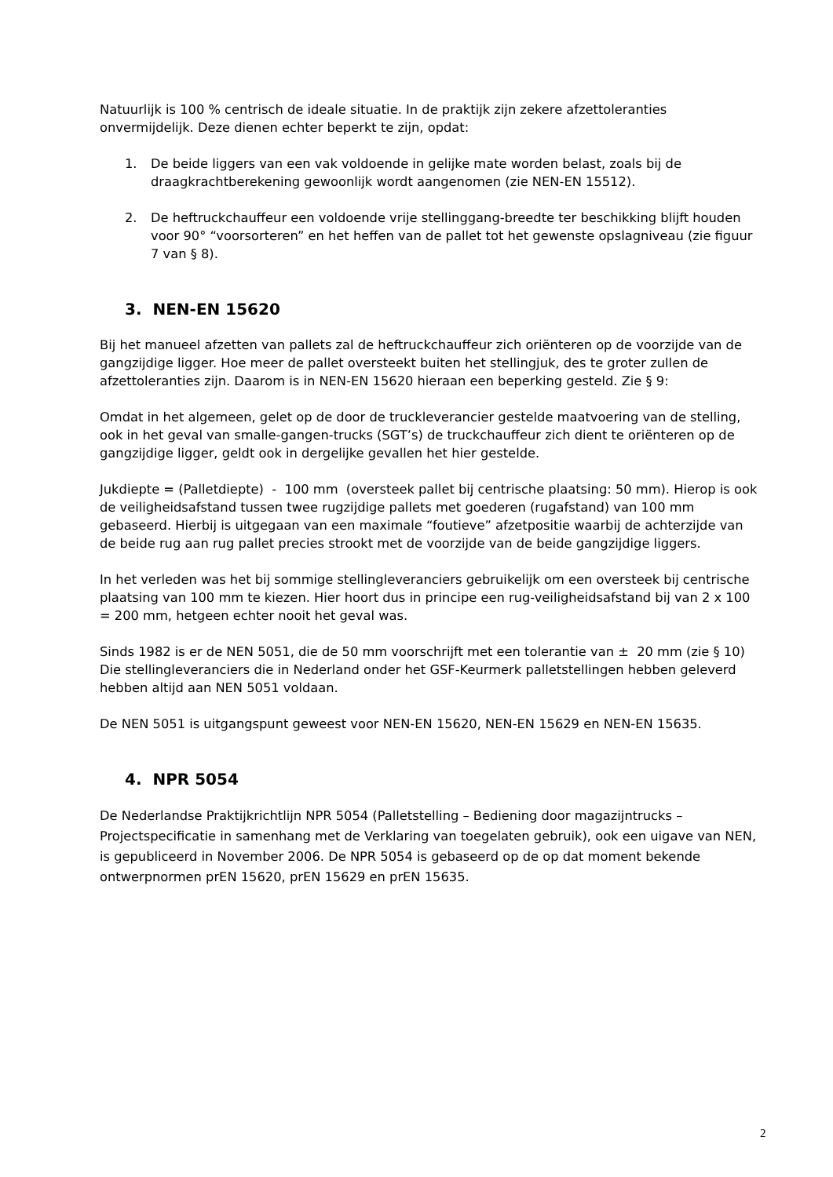Natuurlijk is 100 % centrisch de ideale situatie. In de praktijk zijn zekere afzettoleranties onvermijdelijk. Deze dienen echter beperkt te zijn, opdat:
1. De beide liggers van een vak voldoende in gelijke mate worden belast, zoals bij de draagkrachtberekening gewoonlijk wordt aangenomen (zie NEN-EN 15512).
2. De heftruckchauffeur een voldoende vrije stellinggang-breedte ter beschikking blijft houden voor 90° “voorsorteren” en het heffen van de pallet tot het gewenste opslagniveau (zie figuur 7 van § 8).
3. NEN-EN 15620
Bij het manueel afzetten van pallets zal de heftruckchauffeur zich oriënteren op de voorzijde van de gangzijdige ligger. Hoe meer de pallet oversteekt buiten het stellingjuk, des te groter zullen de afzettoleranties zijn. Daarom is in NEN-EN 15620 hieraan een beperking gesteld. Zie § 9:
Omdat in het algemeen, gelet op de door de truckleverancier gestelde maatvoering van de stelling, ook in het geval van smalle-gangen-trucks (SGT’s) de truckchauffeur zich dient te oriënteren op de gangzijdige ligger, geldt ook in dergelijke gevallen het hier gestelde.
Jukdiepte = (Palletdiepte) - 100 mm (oversteek pallet bij centrische plaatsing: 50 mm). Hierop is ook de veiligheidsafstand tussen twee rugzijdige pallets met goederen (rugafstand) van 100 mm gebaseerd. Hierbij is uitgegaan van een maximale “foutieve” afzetpositie waarbij de achterzijde van de beide rug aan rug pallet precies strookt met de voorzijde van de beide gangzijdige liggers.
In het verleden was het bij sommige stellingleveranciers gebruikelijk om een oversteek bij centrische plaatsing van 100 mm te kiezen. Hier hoort dus in principe een rug-veiligheidsafstand bij van 2 x 100 = 200 mm, hetgeen echter nooit het geval was.
Sinds 1982 is er de NEN 5051, die de 50 mm voorschrijft met een tolerantie van ± 20 mm (zie § 10) Die stellingleveranciers die in Nederland onder het GSF-Keurmerk palletstellingen hebben geleverd hebben altijd aan NEN 5051 voldaan.
De NEN 5051 is uitgangspunt geweest voor NEN-EN 15620, NEN-EN 15629 en NEN-EN 15635.
4. NPR 5054
De Nederlandse Praktijkrichtlijn NPR 5054 (Palletstelling – Bediening door magazijntrucks – Projectspecificatie in samenhang met de Verklaring van toegelaten gebruik), ook een uigave van NEN, is gepubliceerd in November 2006. De NPR 5054 is gebaseerd op de op dat moment bekende ontwerpnormen prEN 15620, prEN 15629 en prEN 15635.
2